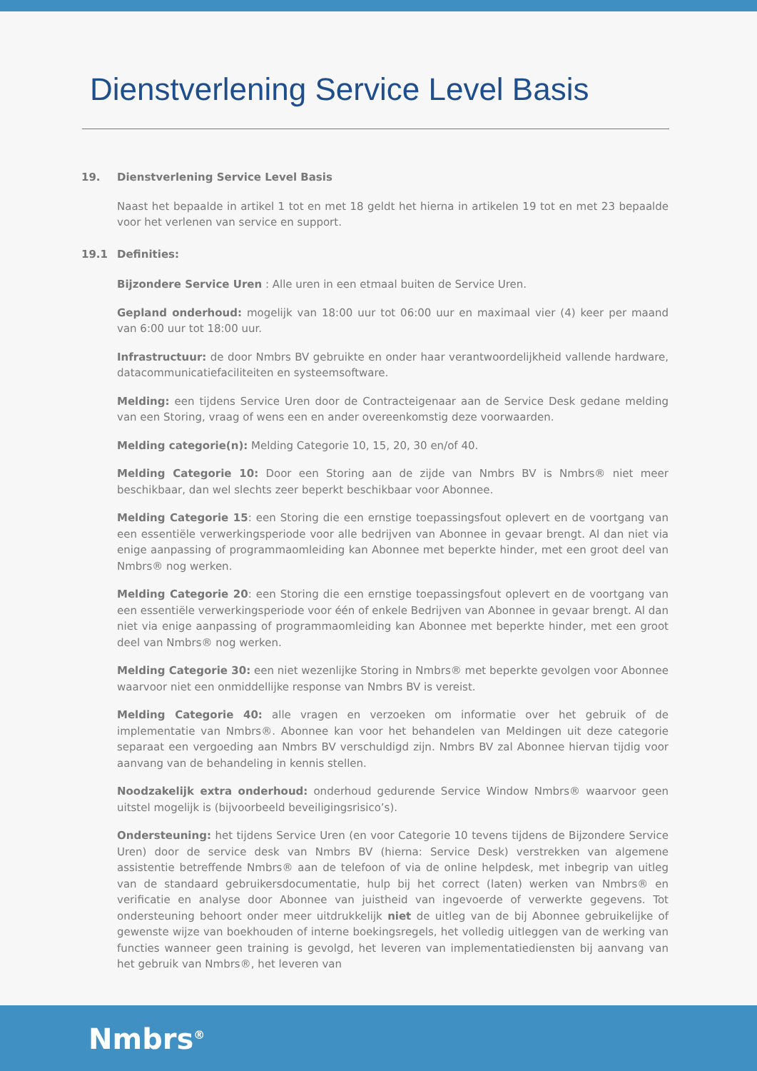Dienstverlening Service Level Basis
19. Dienstverlening Service Level Basis
Naast het bepaalde in artikel 1 tot en met 18 geldt het hierna in artikelen 19 tot en met 23 bepaalde voor het verlenen van service en support.
19.1 Definities:
Bijzondere Service Uren : Alle uren in een etmaal buiten de Service Uren.
Gepland onderhoud: mogelijk van 18:00 uur tot 06:00 uur en maximaal vier (4) keer per maand van 6:00 uur tot 18:00 uur.
Infrastructuur: de door Nmbrs BV gebruikte en onder haar verantwoordelijkheid vallende hardware, datacommunicatiefaciliteiten en systeemsoftware.
Melding: een tijdens Service Uren door de Contracteigenaar aan de Service Desk gedane melding van een Storing, vraag of wens een en ander overeenkomstig deze voorwaarden.
Melding categorie(n): Melding Categorie 10, 15, 20, 30 en/of 40.
Melding Categorie 10: Door een Storing aan de zijde van Nmbrs BV is Nmbrs® niet meer beschikbaar, dan wel slechts zeer beperkt beschikbaar voor Abonnee.
Melding Categorie 15: een Storing die een ernstige toepassingsfout oplevert en de voortgang van een essentiële verwerkingsperiode voor alle bedrijven van Abonnee in gevaar brengt. Al dan niet via enige aanpassing of programmaomleiding kan Abonnee met beperkte hinder, met een groot deel van Nmbrs® nog werken.
Melding Categorie 20: een Storing die een ernstige toepassingsfout oplevert en de voortgang van een essentiële verwerkingsperiode voor één of enkele Bedrijven van Abonnee in gevaar brengt. Al dan niet via enige aanpassing of programmaomleiding kan Abonnee met beperkte hinder, met een groot deel van Nmbrs® nog werken.
Melding Categorie 30: een niet wezenlijke Storing in Nmbrs® met beperkte gevolgen voor Abonnee waarvoor niet een onmiddellijke response van Nmbrs BV is vereist.
Melding Categorie 40: alle vragen en verzoeken om informatie over het gebruik of de implementatie van Nmbrs®. Abonnee kan voor het behandelen van Meldingen uit deze categorie separaat een vergoeding aan Nmbrs BV verschuldigd zijn. Nmbrs BV zal Abonnee hiervan tijdig voor aanvang van de behandeling in kennis stellen.
Noodzakelijk extra onderhoud: onderhoud gedurende Service Window Nmbrs® waarvoor geen uitstel mogelijk is (bijvoorbeeld beveiligingsrisico’s).
Ondersteuning: het tijdens Service Uren (en voor Categorie 10 tevens tijdens de Bijzondere Service Uren) door de service desk van Nmbrs BV (hierna: Service Desk) verstrekken van algemene assistentie betreffende Nmbrs® aan de telefoon of via de online helpdesk, met inbegrip van uitleg van de standaard gebruikersdocumentatie, hulp bij het correct (laten) werken van Nmbrs® en verificatie en analyse door Abonnee van juistheid van ingevoerde of verwerkte gegevens. Tot ondersteuning behoort onder meer uitdrukkelijk niet de uitleg van de bij Abonnee gebruikelijke of gewenste wijze van boekhouden of interne boekingsregels, het volledig uitleggen van de werking van functies wanneer geen training is gevolgd, het leveren van implementatiediensten bij aanvang van het gebruik van Nmbrs®, het leveren van
Nmbrs<sup>®</sup>